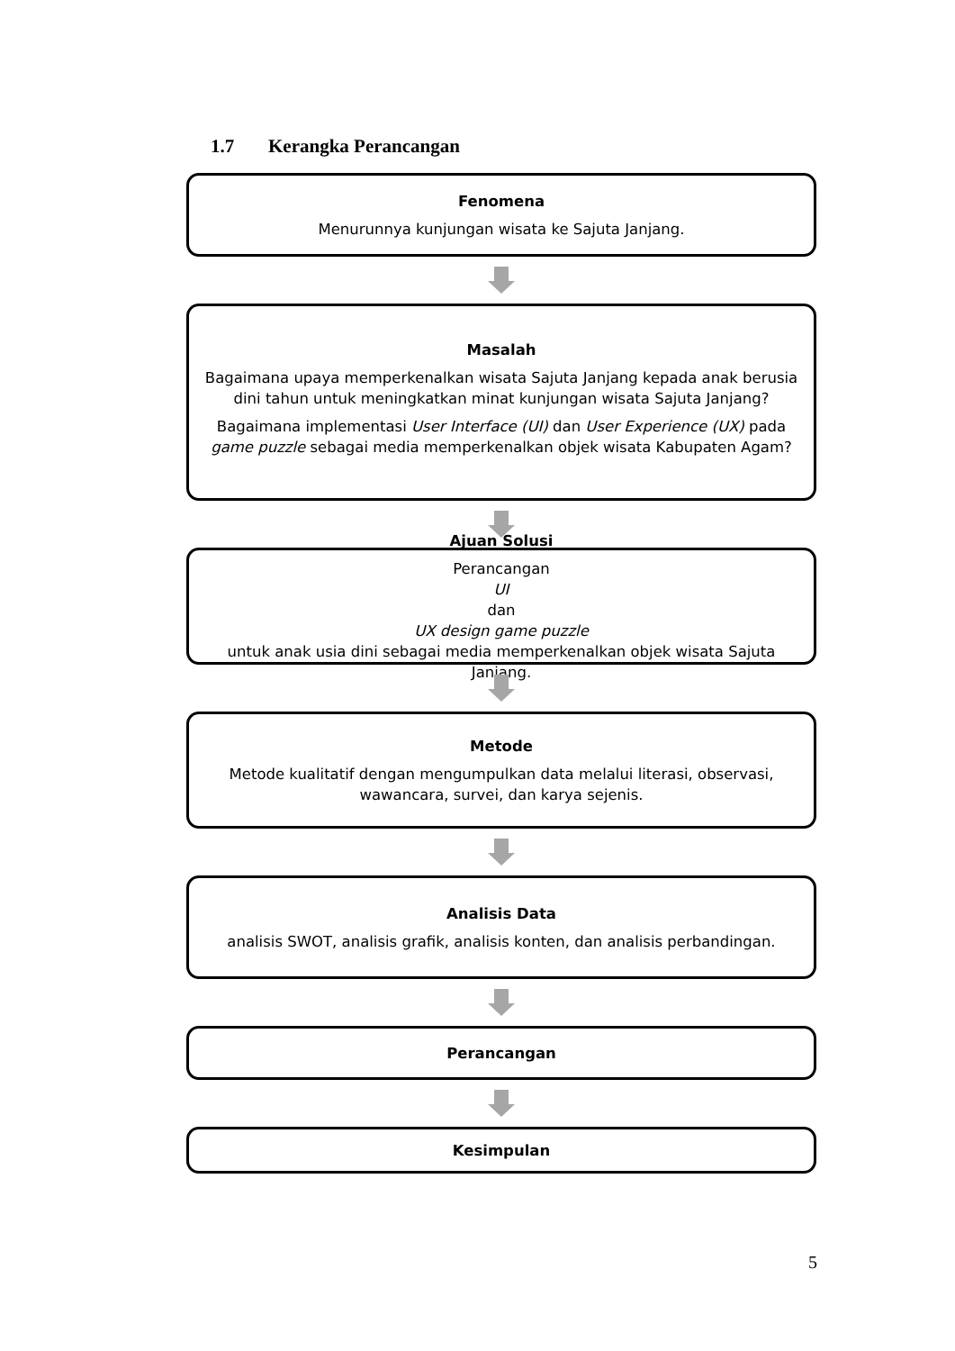1.7 Kerangka Perancangan
Fenomena
Menurunnya kunjungan wisata ke Sajuta Janjang.
Masalah
Bagaimana upaya memperkenalkan wisata Sajuta Janjang kepada anak berusia dini tahun untuk meningkatkan minat kunjungan wisata Sajuta Janjang?
Bagaimana implementasi User Interface (UI) dan User Experience (UX) pada game puzzle sebagai media memperkenalkan objek wisata Kabupaten Agam?
Ajuan Solusi
Perancangan
UI
dan
UX design game puzzle
untuk anak usia dini sebagai media memperkenalkan objek wisata Sajuta Janjang.
Metode
Metode kualitatif dengan mengumpulkan data melalui literasi, observasi, wawancara, survei, dan karya sejenis.
Analisis Data
analisis SWOT, analisis grafik, analisis konten, dan analisis perbandingan.
Perancangan
Kesimpulan
5